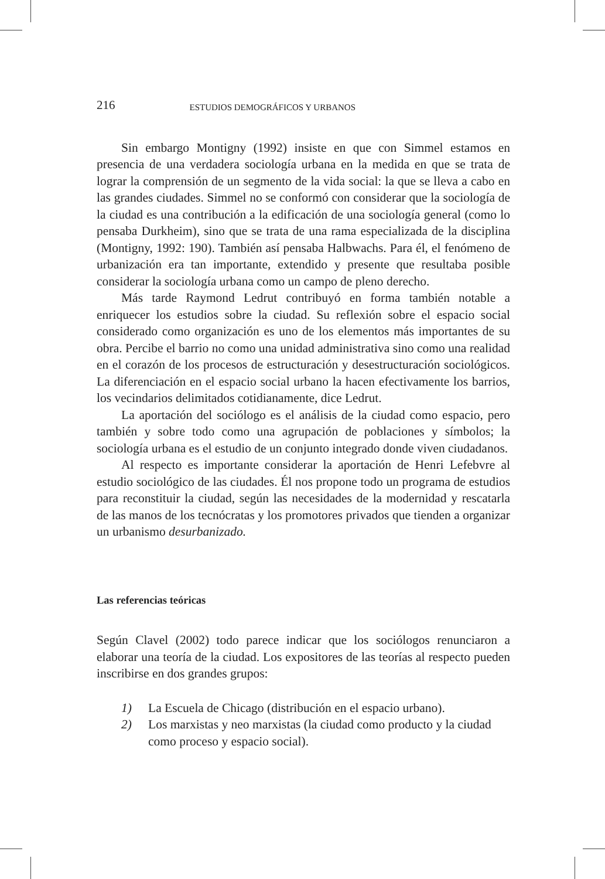216 ESTUDIOS DEMOGRÁFICOS Y URBANOS
Sin embargo Montigny (1992) insiste en que con Simmel estamos en presencia de una verdadera sociología urbana en la medida en que se trata de lograr la comprensión de un segmento de la vida social: la que se lleva a cabo en las grandes ciudades. Simmel no se conformó con considerar que la sociología de la ciudad es una contribución a la edificación de una sociología general (como lo pensaba Durkheim), sino que se trata de una rama especializada de la disciplina (Montigny, 1992: 190). También así pensaba Halbwachs. Para él, el fenómeno de urbanización era tan importante, extendido y presente que resultaba posible considerar la sociología urbana como un campo de pleno derecho.
Más tarde Raymond Ledrut contribuyó en forma también notable a enriquecer los estudios sobre la ciudad. Su reflexión sobre el espacio social considerado como organización es uno de los elementos más importantes de su obra. Percibe el barrio no como una unidad administrativa sino como una realidad en el corazón de los procesos de estructuración y desestructuración sociológicos. La diferenciación en el espacio social urbano la hacen efectivamente los barrios, los vecindarios delimitados cotidianamente, dice Ledrut.
La aportación del sociólogo es el análisis de la ciudad como espacio, pero también y sobre todo como una agrupación de poblaciones y símbolos; la sociología urbana es el estudio de un conjunto integrado donde viven ciudadanos.
Al respecto es importante considerar la aportación de Henri Lefebvre al estudio sociológico de las ciudades. Él nos propone todo un programa de estudios para reconstituir la ciudad, según las necesidades de la modernidad y rescatarla de las manos de los tecnócratas y los promotores privados que tienden a organizar un urbanismo desurbanizado.
Las referencias teóricas
Según Clavel (2002) todo parece indicar que los sociólogos renunciaron a elaborar una teoría de la ciudad. Los expositores de las teorías al respecto pueden inscribirse en dos grandes grupos:
1) La Escuela de Chicago (distribución en el espacio urbano).
2) Los marxistas y neo marxistas (la ciudad como producto y la ciudad como proceso y espacio social).